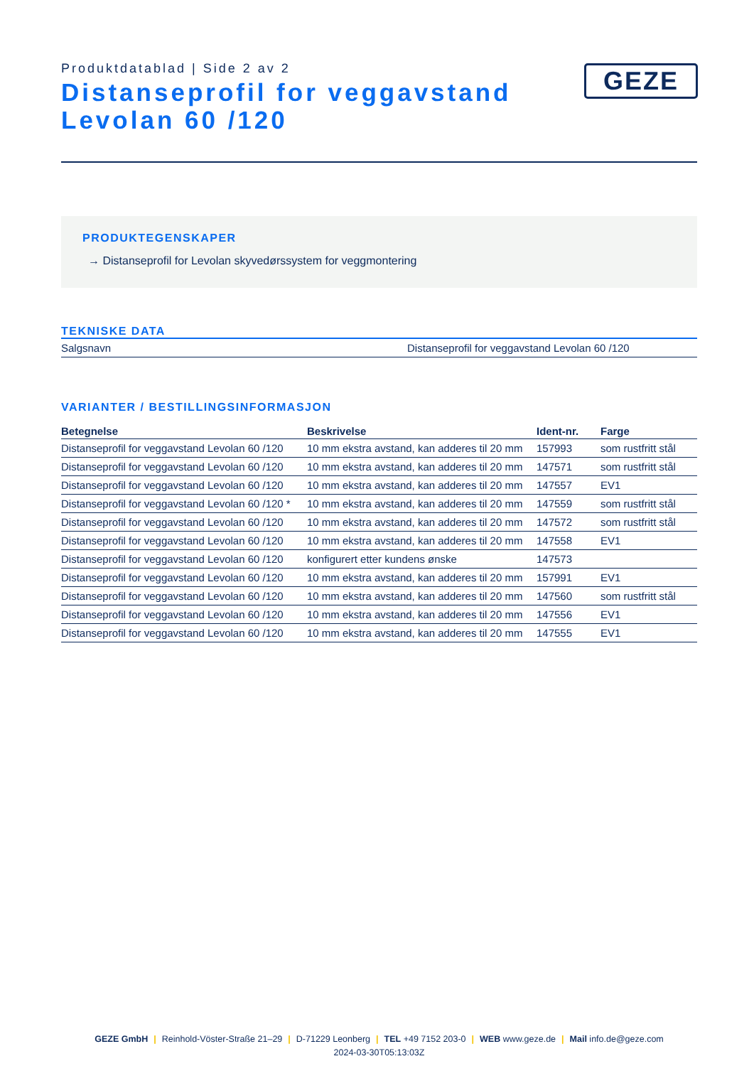Produktdatablad | Side 2 av 2
Distanseprofil for veggavstand Levolan 60 /120
GEZE
PRODUKTEGENSKAPER
→ Distanseprofil for Levolan skyvedørssystem for veggmontering
TEKNISKE DATA
| Salgsnavn | Distanseprofil for veggavstand Levolan 60 /120 |
VARIANTER / BESTILLINGSINFORMASJON
| Betegnelse | Beskrivelse | Ident-nr. | Farge |
| --- | --- | --- | --- |
| Distanseprofil for veggavstand Levolan 60 /120 | 10 mm ekstra avstand, kan adderes til 20 mm | 157993 | som rustfritt stål |
| Distanseprofil for veggavstand Levolan 60 /120 | 10 mm ekstra avstand, kan adderes til 20 mm | 147571 | som rustfritt stål |
| Distanseprofil for veggavstand Levolan 60 /120 | 10 mm ekstra avstand, kan adderes til 20 mm | 147557 | EV1 |
| Distanseprofil for veggavstand Levolan 60 /120 * | 10 mm ekstra avstand, kan adderes til 20 mm | 147559 | som rustfritt stål |
| Distanseprofil for veggavstand Levolan 60 /120 | 10 mm ekstra avstand, kan adderes til 20 mm | 147572 | som rustfritt stål |
| Distanseprofil for veggavstand Levolan 60 /120 | 10 mm ekstra avstand, kan adderes til 20 mm | 147558 | EV1 |
| Distanseprofil for veggavstand Levolan 60 /120 | konfigurert etter kundens ønske | 147573 | |
| Distanseprofil for veggavstand Levolan 60 /120 | 10 mm ekstra avstand, kan adderes til 20 mm | 157991 | EV1 |
| Distanseprofil for veggavstand Levolan 60 /120 | 10 mm ekstra avstand, kan adderes til 20 mm | 147560 | som rustfritt stål |
| Distanseprofil for veggavstand Levolan 60 /120 | 10 mm ekstra avstand, kan adderes til 20 mm | 147556 | EV1 |
| Distanseprofil for veggavstand Levolan 60 /120 | 10 mm ekstra avstand, kan adderes til 20 mm | 147555 | EV1 |
GEZE GmbH | Reinhold-Vöster-Straße 21–29 | D-71229 Leonberg | TEL +49 7152 203-0 | WEB www.geze.de | Mail info.de@geze.com
2024-03-30T05:13:03Z